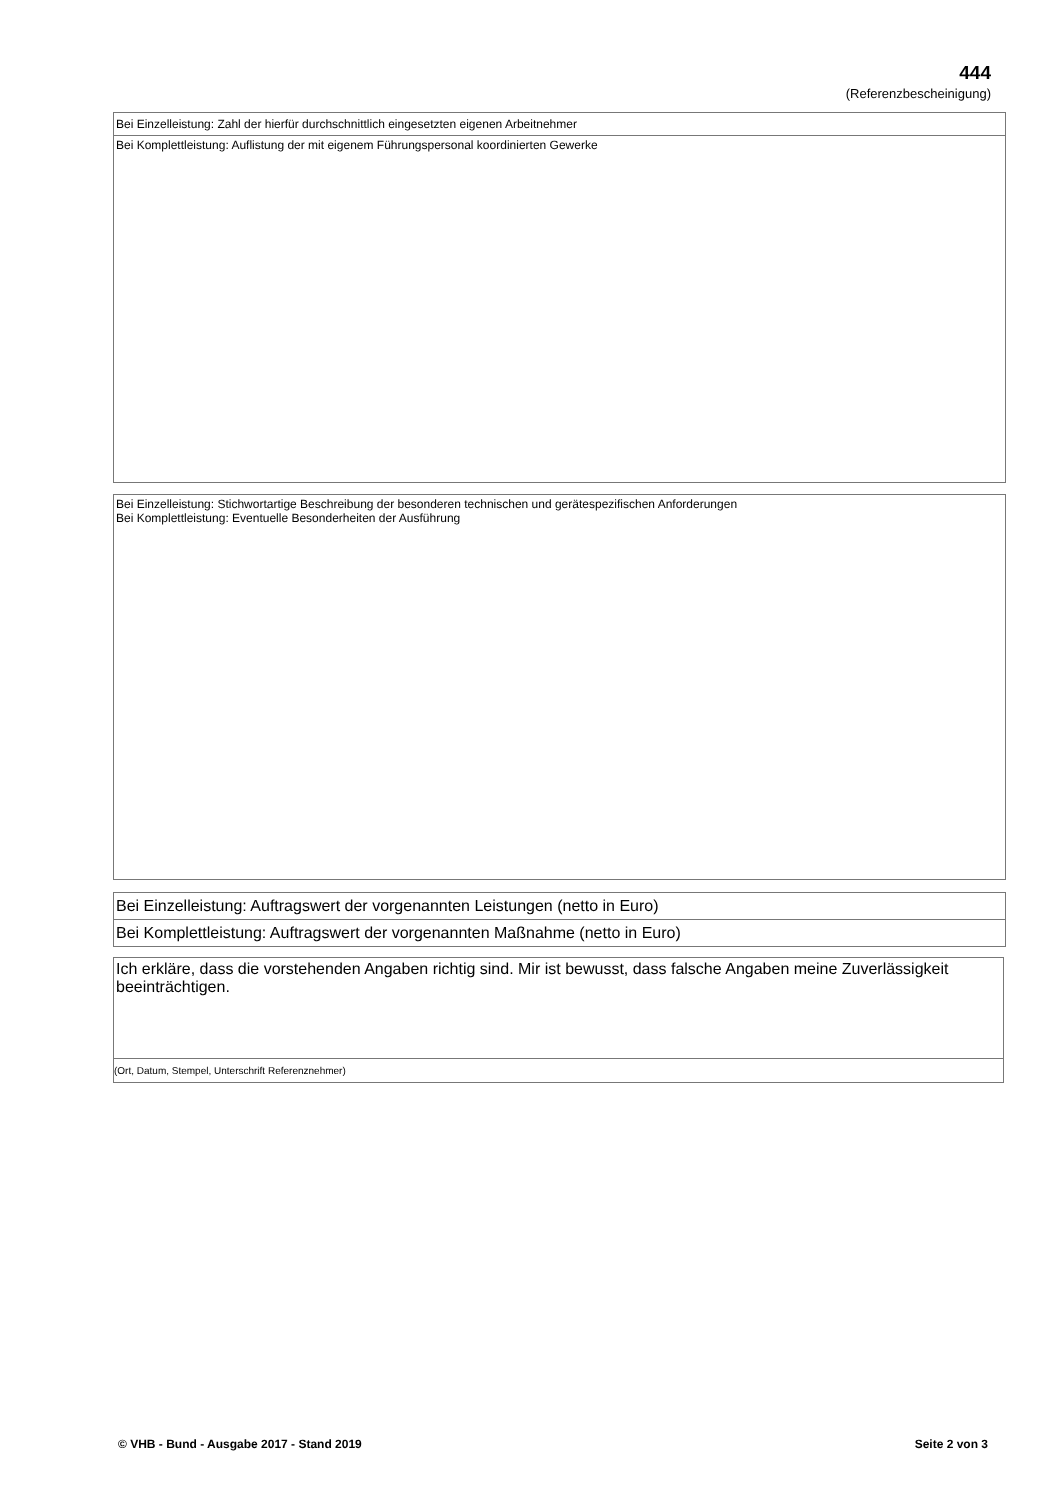444
(Referenzbescheinigung)
Bei Einzelleistung: Zahl der hierfür durchschnittlich eingesetzten eigenen Arbeitnehmer
Bei Komplettleistung: Auflistung der mit eigenem Führungspersonal koordinierten Gewerke
Bei Einzelleistung: Stichwortartige Beschreibung der besonderen technischen und gerätespezifischen Anforderungen
Bei Komplettleistung: Eventuelle Besonderheiten der Ausführung
Bei Einzelleistung: Auftragswert der vorgenannten Leistungen (netto in Euro)
Bei Komplettleistung: Auftragswert der vorgenannten Maßnahme (netto in Euro)
Ich erkläre, dass die vorstehenden Angaben richtig sind. Mir ist bewusst, dass falsche Angaben meine Zuverlässigkeit beeinträchtigen.
(Ort, Datum, Stempel, Unterschrift Referenznehmer)
© VHB - Bund - Ausgabe 2017 - Stand 2019 Seite 2 von 3